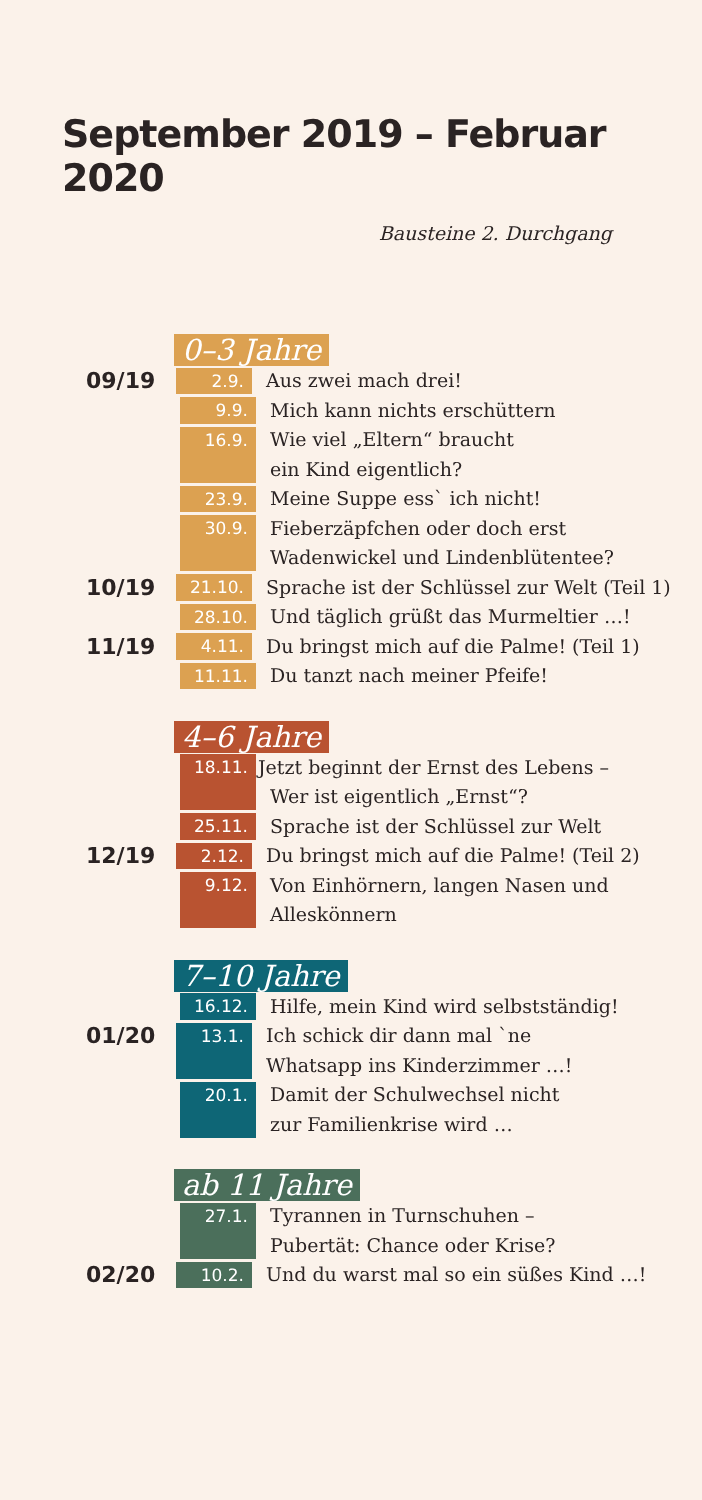September 2019 – Februar 2020
Bausteine 2. Durchgang
0–3 Jahre
09/19
2.9.
Aus zwei mach drei!
9.9.
Mich kann nichts erschüttern
16.9.
Wie viel „Eltern“ braucht
ein Kind eigentlich?
23.9.
Meine Suppe ess` ich nicht!
30.9.
Fieberzäpfchen oder doch erst
Wadenwickel und Lindenblütentee?
10/19
21.10.
Sprache ist der Schlüssel zur Welt (Teil 1)
28.10.
Und täglich grüßt das Murmeltier …!
11/19
4.11.
Du bringst mich auf die Palme! (Teil 1)
11.11.
Du tanzt nach meiner Pfeife!
4–6 Jahre
18.11.
Jetzt beginnt der Ernst des Lebens –
Wer ist eigentlich „Ernst“?
25.11.
Sprache ist der Schlüssel zur Welt
12/19
2.12.
Du bringst mich auf die Palme! (Teil 2)
9.12.
Von Einhörnern, langen Nasen und
Alleskönnern
7–10 Jahre
16.12.
Hilfe, mein Kind wird selbstständig!
01/20
13.1.
Ich schick dir dann mal `ne
Whatsapp ins Kinderzimmer …!
20.1.
Damit der Schulwechsel nicht
zur Familienkrise wird …
ab 11 Jahre
27.1.
Tyrannen in Turnschuhen –
Pubertät: Chance oder Krise?
02/20
10.2.
Und du warst mal so ein süßes Kind …!